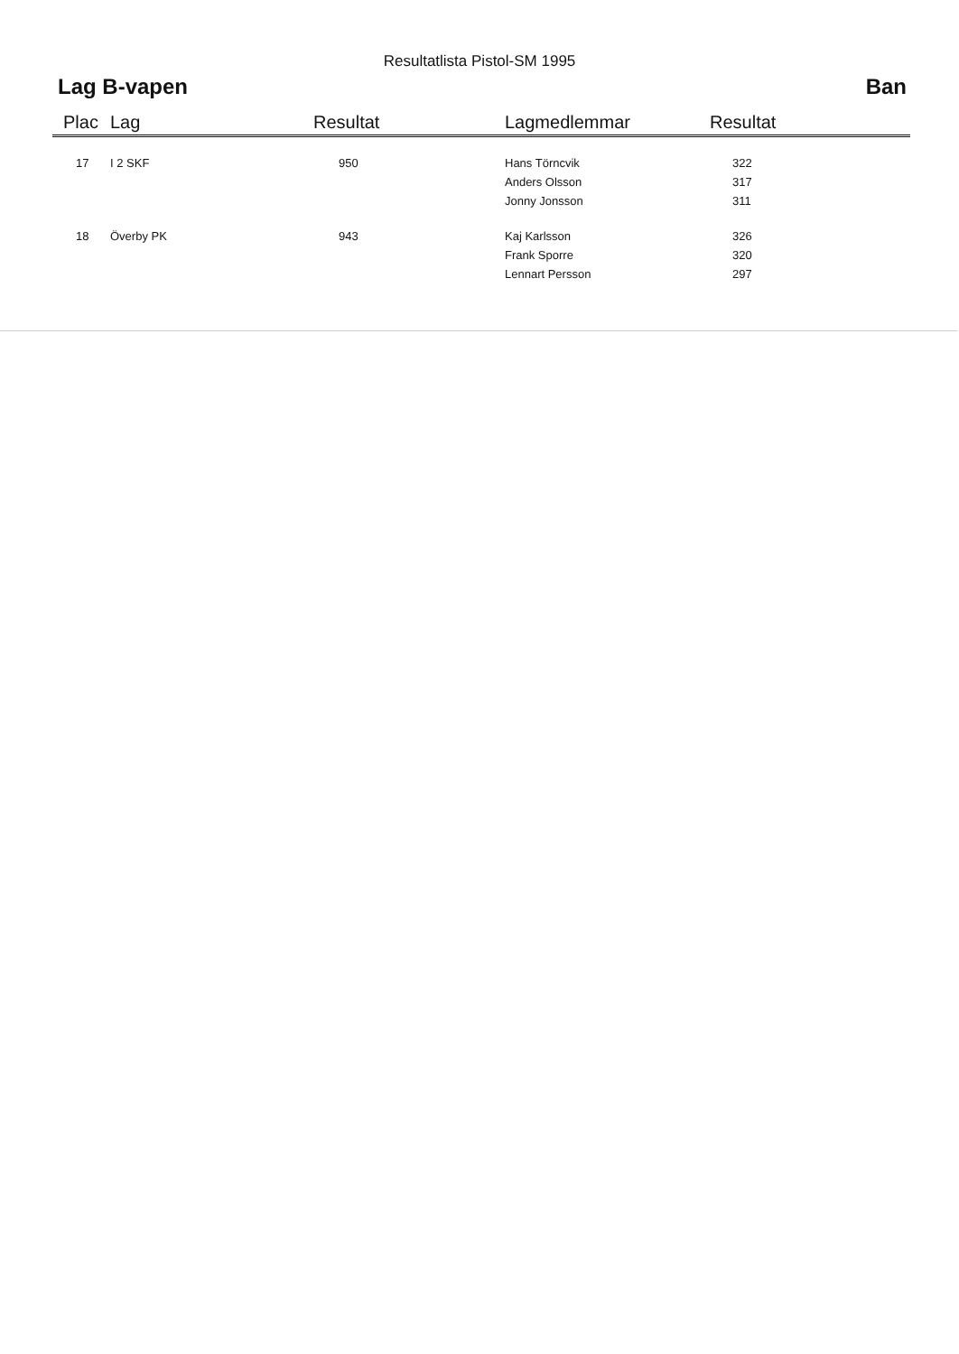Resultatlista Pistol-SM 1995
Lag B-vapen Ban
| Plac | Lag | Resultat | Lagmedlemmar | Resultat |
| --- | --- | --- | --- | --- |
| 17 | I 2 SKF | 950 | Hans Törncvik | 322 |
| | | | Anders Olsson | 317 |
| | | | Jonny Jonsson | 311 |
| 18 | Överby PK | 943 | Kaj Karlsson | 326 |
| | | | Frank Sporre | 320 |
| | | | Lennart Persson | 297 |